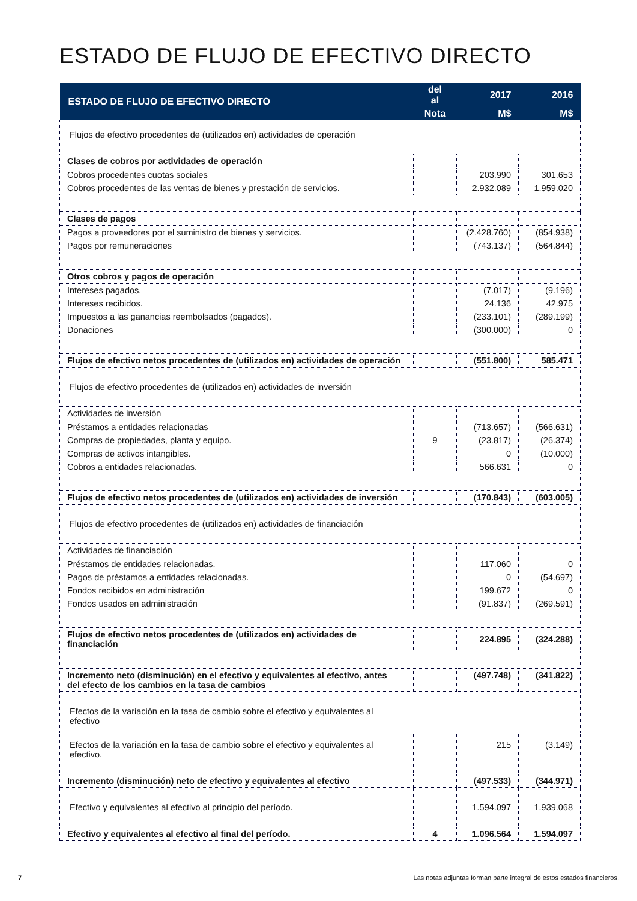ESTADO DE FLUJO DE EFECTIVO DIRECTO
| ESTADO DE FLUJO DE EFECTIVO DIRECTO | del al | 2017 | 2016 |
| --- | --- | --- | --- |
| | Nota | M$ | M$ |
| Flujos de efectivo procedentes de (utilizados en) actividades de operación | | | |
| Clases de cobros por actividades de operación | | | |
| Cobros procedentes cuotas sociales | | 203.990 | 301.653 |
| Cobros procedentes de las ventas de bienes y prestación de servicios. | | 2.932.089 | 1.959.020 |
| Clases de pagos | | | |
| Pagos a proveedores por el suministro de bienes y servicios. | | (2.428.760) | (854.938) |
| Pagos por remuneraciones | | (743.137) | (564.844) |
| Otros cobros y pagos de operación | | | |
| Intereses pagados. | | (7.017) | (9.196) |
| Intereses recibidos. | | 24.136 | 42.975 |
| Impuestos a las ganancias reembolsados (pagados). | | (233.101) | (289.199) |
| Donaciones | | (300.000) | 0 |
| Flujos de efectivo netos procedentes de (utilizados en) actividades de operación | | (551.800) | 585.471 |
| Flujos de efectivo procedentes de (utilizados en) actividades de inversión | | | |
| Actividades de inversión | | | |
| Préstamos a entidades relacionadas | | (713.657) | (566.631) |
| Compras de propiedades, planta y equipo. | 9 | (23.817) | (26.374) |
| Compras de activos intangibles. | | 0 | (10.000) |
| Cobros a entidades relacionadas. | | 566.631 | 0 |
| Flujos de efectivo netos procedentes de (utilizados en) actividades de inversión | | (170.843) | (603.005) |
| Flujos de efectivo procedentes de (utilizados en) actividades de financiación | | | |
| Actividades de financiación | | | |
| Préstamos de entidades relacionadas. | | 117.060 | 0 |
| Pagos de préstamos a entidades relacionadas. | | 0 | (54.697) |
| Fondos recibidos en administración | | 199.672 | 0 |
| Fondos usados en administración | | (91.837) | (269.591) |
| Flujos de efectivo netos procedentes de (utilizados en) actividades de financiación | | 224.895 | (324.288) |
| Incremento neto (disminución) en el efectivo y equivalentes al efectivo, antes del efecto de los cambios en la tasa de cambios | | (497.748) | (341.822) |
| Efectos de la variación en la tasa de cambio sobre el efectivo y equivalentes al efectivo | | | |
| Efectos de la variación en la tasa de cambio sobre el efectivo y equivalentes al efectivo. | | 215 | (3.149) |
| Incremento (disminución) neto de efectivo y equivalentes al efectivo | | (497.533) | (344.971) |
| Efectivo y equivalentes al efectivo al principio del período. | | 1.594.097 | 1.939.068 |
| Efectivo y equivalentes al efectivo al final del período. | 4 | 1.096.564 | 1.594.097 |
7
Las notas adjuntas forman parte integral de estos estados financieros.